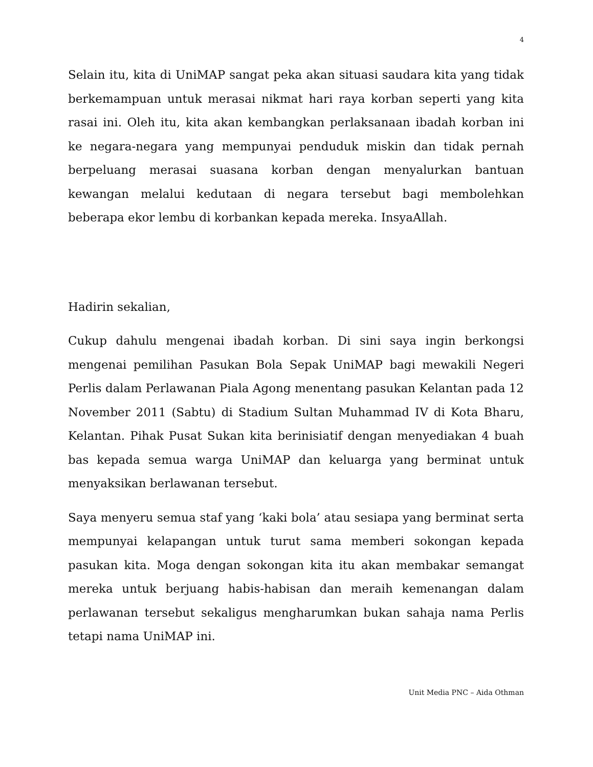4
Selain itu, kita di UniMAP sangat peka akan situasi saudara kita yang tidak berkemampuan untuk merasai nikmat hari raya korban seperti yang kita rasai ini. Oleh itu, kita akan kembangkan perlaksanaan ibadah korban ini ke negara-negara yang mempunyai penduduk miskin dan tidak pernah berpeluang merasai suasana korban dengan menyalurkan bantuan kewangan melalui kedutaan di negara tersebut bagi membolehkan beberapa ekor lembu di korbankan kepada mereka. InsyaAllah.
Hadirin sekalian,
Cukup dahulu mengenai ibadah korban. Di sini saya ingin berkongsi mengenai pemilihan Pasukan Bola Sepak UniMAP bagi mewakili Negeri Perlis dalam Perlawanan Piala Agong menentang pasukan Kelantan pada 12 November 2011 (Sabtu) di Stadium Sultan Muhammad IV di Kota Bharu, Kelantan. Pihak Pusat Sukan kita berinisiatif dengan menyediakan 4 buah bas kepada semua warga UniMAP dan keluarga yang berminat untuk menyaksikan berlawanan tersebut.
Saya menyeru semua staf yang ‘kaki bola’ atau sesiapa yang berminat serta mempunyai kelapangan untuk turut sama memberi sokongan kepada pasukan kita. Moga dengan sokongan kita itu akan membakar semangat mereka untuk berjuang habis-habisan dan meraih kemenangan dalam perlawanan tersebut sekaligus mengharumkan bukan sahaja nama Perlis tetapi nama UniMAP ini.
Unit Media PNC – Aida Othman